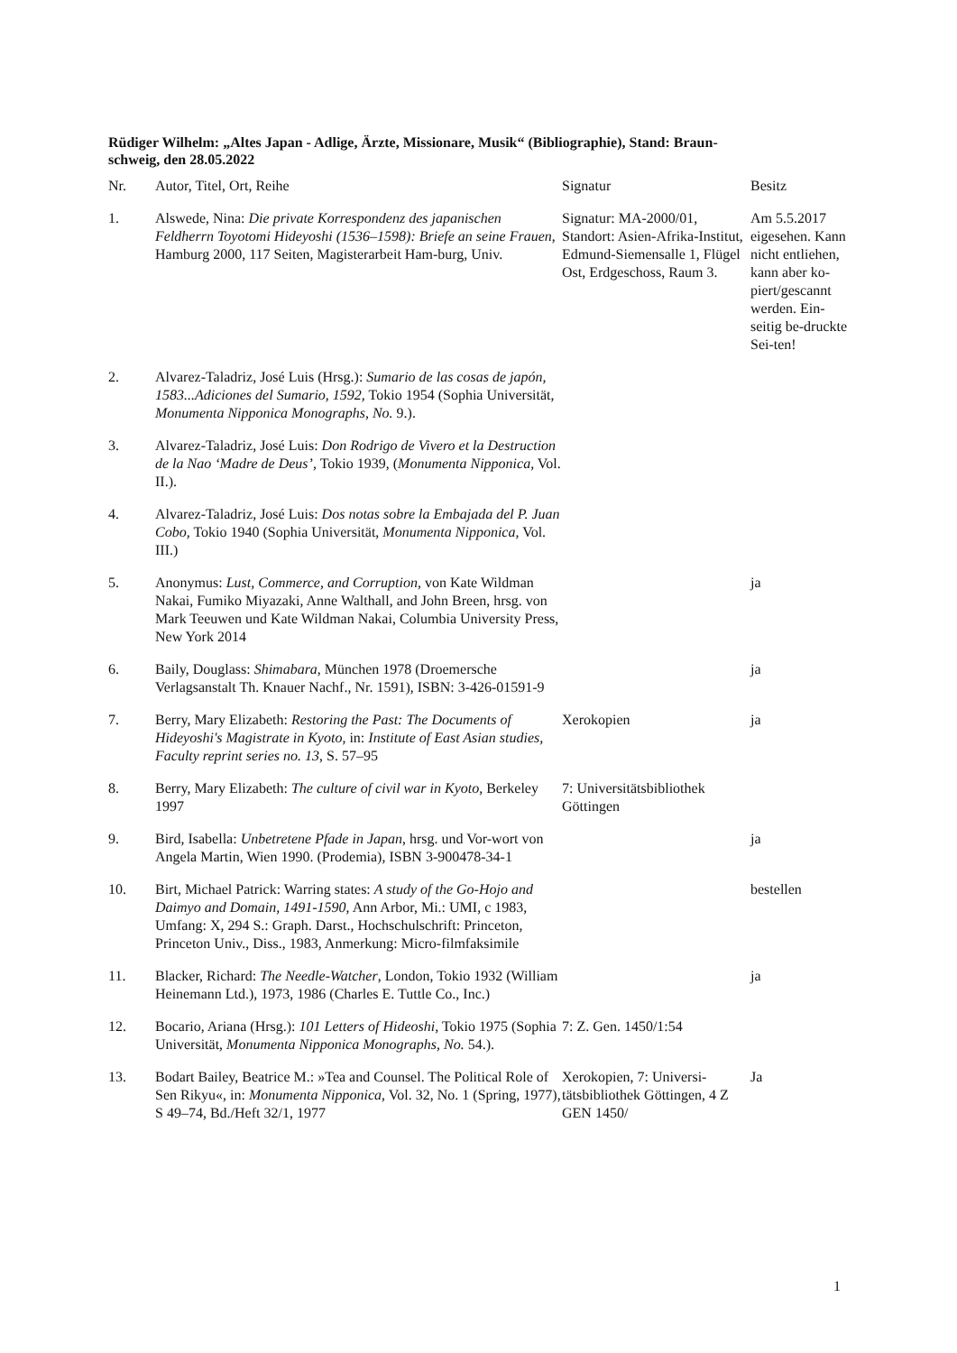Rüdiger Wilhelm: „Altes Japan - Adlige, Ärzte, Missionare, Musik“ (Bibliographie), Stand: Braun-
schweig, den 28.05.2022
| Nr. | Autor, Titel, Ort, Reihe | Signatur | Besitz |
| --- | --- | --- | --- |
| 1. | Alswede, Nina: Die private Korrespondenz des japanischen Feldherrn Toyotomi Hideyoshi (1536–1598): Briefe an seine Frauen , Hamburg 2000, 117 Seiten, Magisterarbeit Ham-burg, Univ. | Signatur: MA-2000/01, Standort: Asien-Afrika-Institut, Edmund-Siemensalle 1, Flügel Ost, Erdgeschoss, Raum 3. | Am 5.5.2017 eigesehen. Kann nicht entliehen, kann aber ko-piert/gescannt werden. Ein-seitig be-druckte Sei-ten! |
| 2. | Alvarez-Taladriz, José Luis (Hrsg.): Sumario de las cosas de japón, 1583...Adiciones del Sumario, 1592, Tokio 1954 (Sophia Universität, Monumenta Nipponica Monographs, No. 9.). | | |
| 3. | Alvarez-Taladriz, José Luis: Don Rodrigo de Vivero et la Destruction de la Nao ‘Madre de Deus’, Tokio 1939, ( Monumenta Nipponica, Vol. II.). | | |
| 4. | Alvarez-Taladriz, José Luis: Dos notas sobre la Embajada del P. Juan Cobo, Tokio 1940 (Sophia Universität, Monumenta Nipponica , Vol. III.) | | |
| 5. | Anonymus: Lust, Commerce, and Corruption , von Kate Wildman Nakai, Fumiko Miyazaki, Anne Walthall, and John Breen, hrsg. von Mark Teeuwen und Kate Wildman Nakai, Columbia University Press, New York 2014 | | ja |
| 6. | Baily, Douglass: Shimabara , München 1978 (Droemersche Verlagsanstalt Th. Knauer Nachf., Nr. 1591), ISBN: 3-426-01591-9 | | ja |
| 7. | Berry, Mary Elizabeth: Restoring the Past: The Documents of Hideyoshi's Magistrate in Kyoto , in: Institute of East Asian studies, Faculty reprint series no. 13 , S. 57–95 | Xerokopien | ja |
| 8. | Berry, Mary Elizabeth: The culture of civil war in Kyoto , Berkeley 1997 | 7: Universitätsbibliothek Göttingen | |
| 9. | Bird, Isabella: Unbetretene Pfade in Japan , hrsg. und Vor-wort von Angela Martin, Wien 1990. (Prodemia), ISBN 3-900478-34-1 | | ja |
| 10. | Birt, Michael Patrick: Warring states: A study of the Go-Hojo and Daimyo and Domain, 1491-1590 , Ann Arbor, Mi.: UMI, c 1983, Umfang: X, 294 S.: Graph. Darst., Hochschulschrift: Princeton, Princeton Univ., Diss., 1983, Anmerkung: Micro-filmfaksimile | | bestellen |
| 11. | Blacker, Richard: The Needle-Watcher , London, Tokio 1932 (William Heinemann Ltd.), 1973, 1986 (Charles E. Tuttle Co., Inc.) | | ja |
| 12. | Bocario, Ariana (Hrsg.): 101 Letters of Hideoshi, Tokio 1975 (Sophia Universität, Monumenta Nipponica Monographs, No. 54.). | 7: Z. Gen. 1450/1:54 | |
| 13. | Bodart Bailey, Beatrice M.: »Tea and Counsel. The Political Role of Sen Rikyu«, in: Monumenta Nipponica, Vol. 32, No. 1 (Spring, 1977), S 49–74, Bd./Heft 32/1, 1977 | Xerokopien, 7: Universi-tätsbibliothek Göttingen, 4 Z GEN 1450/ | Ja |
1